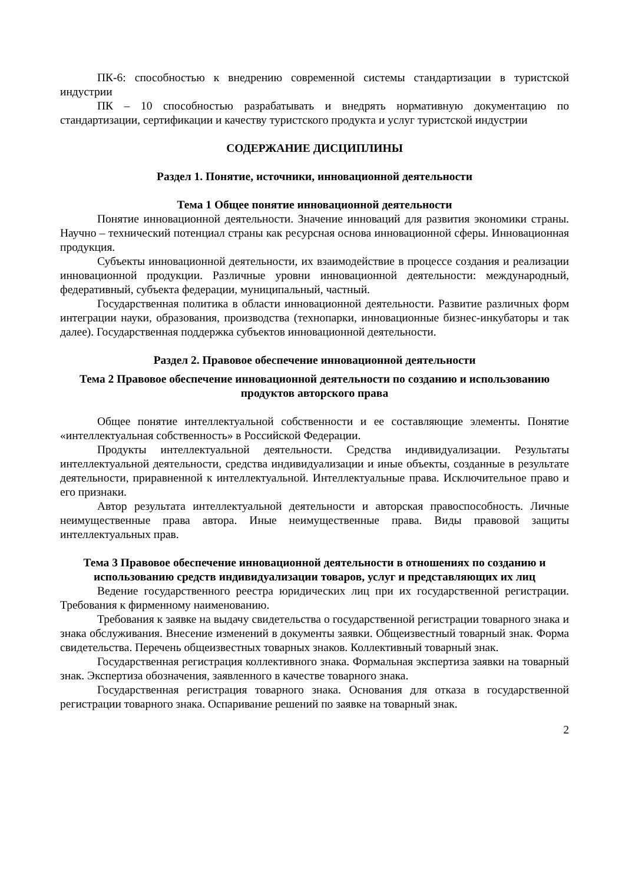ПК-6: способностью к внедрению современной системы стандартизации в туристской индустрии
ПК – 10 способностью разрабатывать и внедрять нормативную документацию по стандартизации, сертификации и качеству туристского продукта и услуг туристской индустрии
СОДЕРЖАНИЕ ДИСЦИПЛИНЫ
Раздел 1. Понятие, источники, инновационной деятельности
Тема 1 Общее понятие инновационной деятельности
Понятие инновационной деятельности. Значение инноваций для развития экономики страны. Научно – технический потенциал страны как ресурсная основа инновационной сферы. Инновационная продукция.
Субъекты инновационной деятельности, их взаимодействие в процессе создания и реализации инновационной продукции. Различные уровни инновационной деятельности: международный, федеративный, субъекта федерации, муниципальный, частный.
Государственная политика в области инновационной деятельности. Развитие различных форм интеграции науки, образования, производства (технопарки, инновационные бизнес-инкубаторы и так далее). Государственная поддержка субъектов инновационной деятельности.
Раздел 2. Правовое обеспечение инновационной деятельности
Тема 2 Правовое обеспечение инновационной деятельности по созданию и использованию продуктов авторского права
Общее понятие интеллектуальной собственности и ее составляющие элементы. Понятие «интеллектуальная собственность» в Российской Федерации.
Продукты интеллектуальной деятельности. Средства индивидуализации. Результаты интеллектуальной деятельности, средства индивидуализации и иные объекты, созданные в результате деятельности, приравненной к интеллектуальной. Интеллектуальные права. Исключительное право и его признаки.
Автор результата интеллектуальной деятельности и авторская правоспособность. Личные неимущественные права автора. Иные неимущественные права. Виды правовой защиты интеллектуальных прав.
Тема 3 Правовое обеспечение инновационной деятельности в отношениях по созданию и использованию средств индивидуализации товаров, услуг и представляющих их лиц
Ведение государственного реестра юридических лиц при их государственной регистрации. Требования к фирменному наименованию.
Требования к заявке на выдачу свидетельства о государственной регистрации товарного знака и знака обслуживания. Внесение изменений в документы заявки. Общеизвестный товарный знак. Форма свидетельства. Перечень общеизвестных товарных знаков. Коллективный товарный знак.
Государственная регистрация коллективного знака. Формальная экспертиза заявки на товарный знак. Экспертиза обозначения, заявленного в качестве товарного знака.
Государственная регистрация товарного знака. Основания для отказа в государственной регистрации товарного знака. Оспаривание решений по заявке на товарный знак.
2